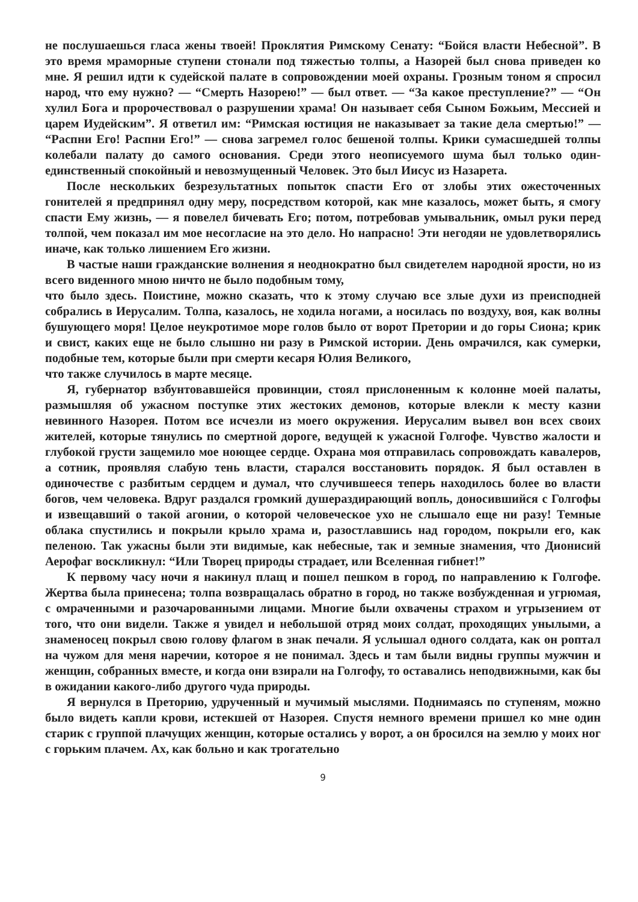не послушаешься гласа жены твоей! Проклятия Римскому Сенату: “Бойся власти Небесной”. В это время мраморные ступени стонали под тяжестью толпы, а Назорей был снова приведен ко мне. Я решил идти к судейской палате в сопровождении моей охраны. Грозным тоном я спросил народ, что ему нужно? — “Смерть Назорею!” — был ответ. — “За какое преступление?” — “Он хулил Бога и пророчествовал о разрушении храма! Он называет себя Сыном Божьим, Мессией и царем Иудейским”. Я ответил им: “Римская юстиция не наказывает за такие дела смертью!” — “Распни Его! Распни Его!” — снова загремел голос бешеной толпы. Крики сумасшедшей толпы колебали палату до самого основания. Среди этого неописуемого шума был только один-единственный спокойный и невозмущенный Человек. Это был Иисус из Назарета.
После нескольких безрезультатных попыток спасти Его от злобы этих ожесточенных гонителей я предпринял одну меру, посредством которой, как мне казалось, может быть, я смогу спасти Ему жизнь, — я повелел бичевать Его; потом, потребовав умывальник, омыл руки перед толпой, чем показал им мое несогласие на это дело. Но напрасно! Эти негодяи не удовлетворялись иначе, как только лишением Его жизни.
В частые наши гражданские волнения я неоднократно был свидетелем народной ярости, но из всего виденного мною ничто не было подобным тому,
что было здесь. Поистине, можно сказать, что к этому случаю все злые духи из преисподней собрались в Иерусалим. Толпа, казалось, не ходила ногами, а носилась по воздуху, воя, как волны бушующего моря! Целое неукротимое море голов было от ворот Претории и до горы Сиона; крик и свист, каких еще не было слышно ни разу в Римской истории. День омрачился, как сумерки, подобные тем, которые были при смерти кесаря Юлия Великого,
что также случилось в марте месяце.
Я, губернатор взбунтовавшейся провинции, стоял прислоненным к колонне моей палаты, размышляя об ужасном поступке этих жестоких демонов, которые влекли к месту казни невинного Назорея. Потом все исчезли из моего окружения. Иерусалим вывел вон всех своих жителей, которые тянулись по смертной дороге, ведущей к ужасной Голгофе. Чувство жалости и глубокой грусти защемило мое ноющее сердце. Охрана моя отправилась сопровождать кавалеров, а сотник, проявляя слабую тень власти, старался восстановить порядок. Я был оставлен в одиночестве с разбитым сердцем и думал, что случившееся теперь находилось более во власти богов, чем человека. Вдруг раздался громкий душераздирающий вопль, доносившийся с Голгофы и извещавший о такой агонии, о которой человеческое ухо не слышало еще ни разу! Темные облака спустились и покрыли крыло храма и, разостлавшись над городом, покрыли его, как пеленою. Так ужасны были эти видимые, как небесные, так и земные знамения, что Дионисий Аерофаг воскликнул: “Или Творец природы страдает, или Вселенная гибнет!”
К первому часу ночи я накинул плащ и пошел пешком в город, по направлению к Голгофе. Жертва была принесена; толпа возвращалась обратно в город, но также возбужденная и угрюмая, с омраченными и разочарованными лицами. Многие были охвачены страхом и угрызением от того, что они видели. Также я увидел и небольшой отряд моих солдат, проходящих унылыми, а знаменосец покрыл свою голову флагом в знак печали. Я услышал одного солдата, как он роптал на чужом для меня наречии, которое я не понимал. Здесь и там были видны группы мужчин и женщин, собранных вместе, и когда они взирали на Голгофу, то оставались неподвижными, как бы в ожидании какого-либо другого чуда природы.
Я вернулся в Преторию, удрученный и мучимый мыслями. Поднимаясь по ступеням, можно было видеть капли крови, истекшей от Назорея. Спустя немного времени пришел ко мне один старик с группой плачущих женщин, которые остались у ворот, а он бросился на землю у моих ног с горьким плачем. Ах, как больно и как трогательно
9